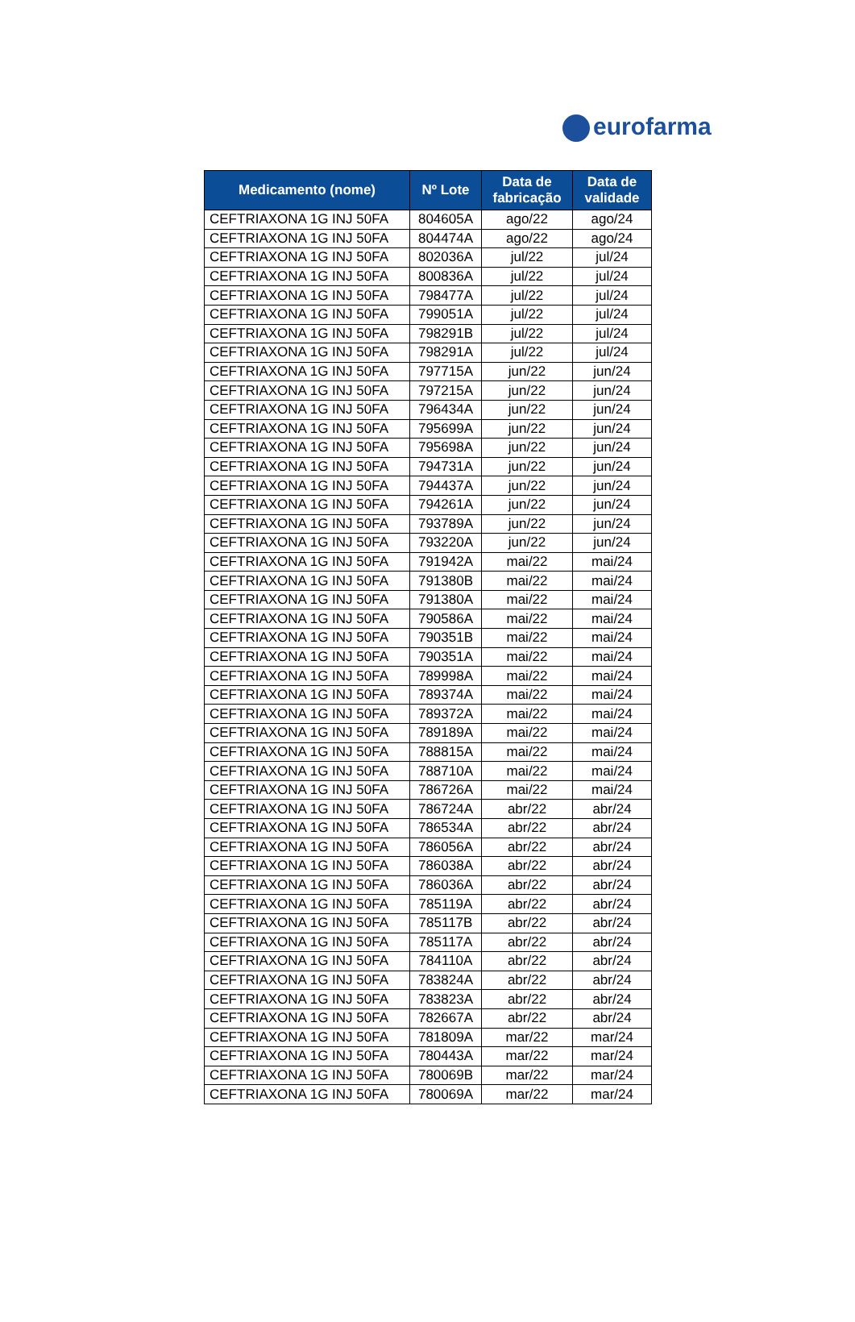eurofarma
| Medicamento (nome) | Nº Lote | Data de fabricação | Data de validade |
| --- | --- | --- | --- |
| CEFTRIAXONA 1G INJ 50FA | 804605A | ago/22 | ago/24 |
| CEFTRIAXONA 1G INJ 50FA | 804474A | ago/22 | ago/24 |
| CEFTRIAXONA 1G INJ 50FA | 802036A | jul/22 | jul/24 |
| CEFTRIAXONA 1G INJ 50FA | 800836A | jul/22 | jul/24 |
| CEFTRIAXONA 1G INJ 50FA | 798477A | jul/22 | jul/24 |
| CEFTRIAXONA 1G INJ 50FA | 799051A | jul/22 | jul/24 |
| CEFTRIAXONA 1G INJ 50FA | 798291B | jul/22 | jul/24 |
| CEFTRIAXONA 1G INJ 50FA | 798291A | jul/22 | jul/24 |
| CEFTRIAXONA 1G INJ 50FA | 797715A | jun/22 | jun/24 |
| CEFTRIAXONA 1G INJ 50FA | 797215A | jun/22 | jun/24 |
| CEFTRIAXONA 1G INJ 50FA | 796434A | jun/22 | jun/24 |
| CEFTRIAXONA 1G INJ 50FA | 795699A | jun/22 | jun/24 |
| CEFTRIAXONA 1G INJ 50FA | 795698A | jun/22 | jun/24 |
| CEFTRIAXONA 1G INJ 50FA | 794731A | jun/22 | jun/24 |
| CEFTRIAXONA 1G INJ 50FA | 794437A | jun/22 | jun/24 |
| CEFTRIAXONA 1G INJ 50FA | 794261A | jun/22 | jun/24 |
| CEFTRIAXONA 1G INJ 50FA | 793789A | jun/22 | jun/24 |
| CEFTRIAXONA 1G INJ 50FA | 793220A | jun/22 | jun/24 |
| CEFTRIAXONA 1G INJ 50FA | 791942A | mai/22 | mai/24 |
| CEFTRIAXONA 1G INJ 50FA | 791380B | mai/22 | mai/24 |
| CEFTRIAXONA 1G INJ 50FA | 791380A | mai/22 | mai/24 |
| CEFTRIAXONA 1G INJ 50FA | 790586A | mai/22 | mai/24 |
| CEFTRIAXONA 1G INJ 50FA | 790351B | mai/22 | mai/24 |
| CEFTRIAXONA 1G INJ 50FA | 790351A | mai/22 | mai/24 |
| CEFTRIAXONA 1G INJ 50FA | 789998A | mai/22 | mai/24 |
| CEFTRIAXONA 1G INJ 50FA | 789374A | mai/22 | mai/24 |
| CEFTRIAXONA 1G INJ 50FA | 789372A | mai/22 | mai/24 |
| CEFTRIAXONA 1G INJ 50FA | 789189A | mai/22 | mai/24 |
| CEFTRIAXONA 1G INJ 50FA | 788815A | mai/22 | mai/24 |
| CEFTRIAXONA 1G INJ 50FA | 788710A | mai/22 | mai/24 |
| CEFTRIAXONA 1G INJ 50FA | 786726A | mai/22 | mai/24 |
| CEFTRIAXONA 1G INJ 50FA | 786724A | abr/22 | abr/24 |
| CEFTRIAXONA 1G INJ 50FA | 786534A | abr/22 | abr/24 |
| CEFTRIAXONA 1G INJ 50FA | 786056A | abr/22 | abr/24 |
| CEFTRIAXONA 1G INJ 50FA | 786038A | abr/22 | abr/24 |
| CEFTRIAXONA 1G INJ 50FA | 786036A | abr/22 | abr/24 |
| CEFTRIAXONA 1G INJ 50FA | 785119A | abr/22 | abr/24 |
| CEFTRIAXONA 1G INJ 50FA | 785117B | abr/22 | abr/24 |
| CEFTRIAXONA 1G INJ 50FA | 785117A | abr/22 | abr/24 |
| CEFTRIAXONA 1G INJ 50FA | 784110A | abr/22 | abr/24 |
| CEFTRIAXONA 1G INJ 50FA | 783824A | abr/22 | abr/24 |
| CEFTRIAXONA 1G INJ 50FA | 783823A | abr/22 | abr/24 |
| CEFTRIAXONA 1G INJ 50FA | 782667A | abr/22 | abr/24 |
| CEFTRIAXONA 1G INJ 50FA | 781809A | mar/22 | mar/24 |
| CEFTRIAXONA 1G INJ 50FA | 780443A | mar/22 | mar/24 |
| CEFTRIAXONA 1G INJ 50FA | 780069B | mar/22 | mar/24 |
| CEFTRIAXONA 1G INJ 50FA | 780069A | mar/22 | mar/24 |